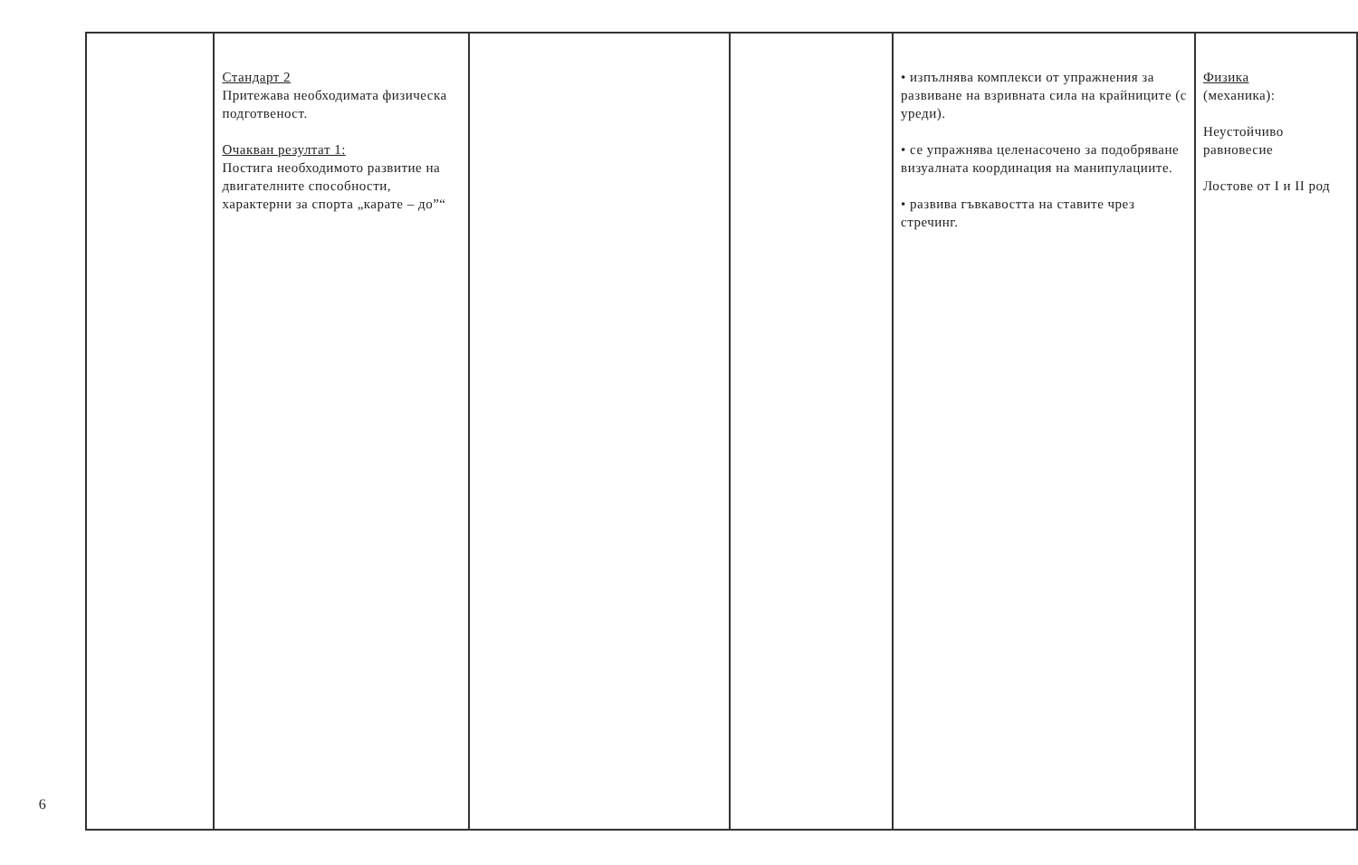6
| | Стандарт 2 Притежава необходимата физическа подготвеност. Очакван резултат 1: Постига необходимото развитие на двигателните способности, характерни за спорта „карате – до”“ | | | • изпълнява комплекси от упражнения за развиване на взривната сила на крайниците (с уреди). • се упражнява целенасочено за подобряване визуалната координация на манипулациите. • развива гъвкавостта на ставите чрез стречинг. | Физика (механика): Неустойчиво равновесие Лостове от I и II род |